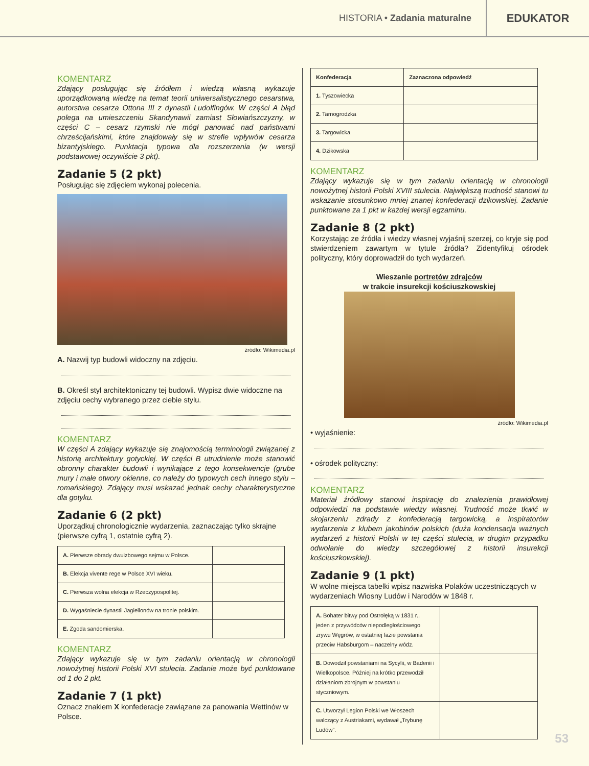HISTORIA • Zadania maturalne
EDUKATOR
KOMENTARZ
Zdający posługując się źródłem i wiedzą własną wykazuje uporządkowaną wiedzę na temat teorii uniwersalistycznego cesarstwa, autorstwa cesarza Ottona III z dynastii Ludolfingów. W części A błąd polega na umieszczeniu Skandynawii zamiast Słowiańszczyzny, w części C – cesarz rzymski nie mógł panować nad państwami chrześcijańskimi, które znajdowały się w strefie wpływów cesarza bizantyjskiego. Punktacja typowa dla rozszerzenia (w wersji podstawowej oczywiście 3 pkt).
Zadanie 5 (2 pkt)
Posługując się zdjęciem wykonaj polecenia.
źródło: Wikimedia.pl
A. Nazwij typ budowli widoczny na zdjęciu.
B. Określ styl architektoniczny tej budowli. Wypisz dwie widoczne na zdjęciu cechy wybranego przez ciebie stylu.
KOMENTARZ
W części A zdający wykazuje się znajomością terminologii związanej z historią architektury gotyckiej. W części B utrudnienie może stanowić obronny charakter budowli i wynikające z tego konsekwencje (grube mury i małe otwory okienne, co należy do typowych cech innego stylu – romańskiego). Zdający musi wskazać jednak cechy charakterystyczne dla gotyku.
Zadanie 6 (2 pkt)
Uporządkuj chronologicznie wydarzenia, zaznaczając tylko skrajne (pierwsze cyfrą 1, ostatnie cyfrą 2).
| A. Pierwsze obrady dwuizbowego sejmu w Polsce. | |
| B. Elekcja vivente rege w Polsce XVI wieku. | |
| C. Pierwsza wolna elekcja w Rzeczypospolitej. | |
| D. Wygaśniecie dynastii Jagiellonów na tronie polskim. | |
| E. Zgoda sandomierska. | |
KOMENTARZ
Zdający wykazuje się w tym zadaniu orientacją w chronologii nowożytnej historii Polski XVI stulecia. Zadanie może być punktowane od 1 do 2 pkt.
Zadanie 7 (1 pkt)
Oznacz znakiem X konfederacje zawiązane za panowania Wettinów w Polsce.
| Konfederacja | Zaznaczona odpowiedź |
| --- | --- |
| 1. Tyszowiecka | |
| 2. Tarnogrodzka | |
| 3. Targowicka | |
| 4. Dzikowska | |
KOMENTARZ
Zdający wykazuje się w tym zadaniu orientacją w chronologii nowożytnej historii Polski XVIII stulecia. Największą trudność stanowi tu wskazanie stosunkowo mniej znanej konfederacji dzikowskiej. Zadanie punktowane za 1 pkt w każdej wersji egzaminu.
Zadanie 8 (2 pkt)
Korzystając ze źródła i wiedzy własnej wyjaśnij szerzej, co kryje się pod stwierdzeniem zawartym w tytule źródła? Zidentyfikuj ośrodek polityczny, który doprowadził do tych wydarzeń.
Wieszanie portretów zdrajców
w trakcie insurekcji kościuszkowskiej
źródło: Wikimedia.pl
• wyjaśnienie:
• ośrodek polityczny:
KOMENTARZ
Materiał źródłowy stanowi inspirację do znalezienia prawidłowej odpowiedzi na podstawie wiedzy własnej. Trudność może tkwić w skojarzeniu zdrady z konfederacją targowicką, a inspiratorów wydarzenia z klubem jakobinów polskich (duża kondensacja ważnych wydarzeń z historii Polski w tej części stulecia, w drugim przypadku odwołanie do wiedzy szczegółowej z historii insurekcji kościuszkowskiej).
Zadanie 9 (1 pkt)
W wolne miejsca tabelki wpisz nazwiska Polaków uczestniczących w wydarzeniach Wiosny Ludów i Narodów w 1848 r.
| A. Bohater bitwy pod Ostrołęką w 1831 r., jeden z przywódców niepodległościowego zrywu Węgrów, w ostatniej fazie powstania przeciw Habsburgom – naczelny wódz. | |
| B. Dowodził powstaniami na Sycylii, w Badenii i Wielkopolsce. Później na krótko przewodził działaniom zbrojnym w powstaniu styczniowym. | |
| C. Utworzył Legion Polski we Włoszech walczący z Austriakami, wydawał „Trybunę Ludów”. | |
53